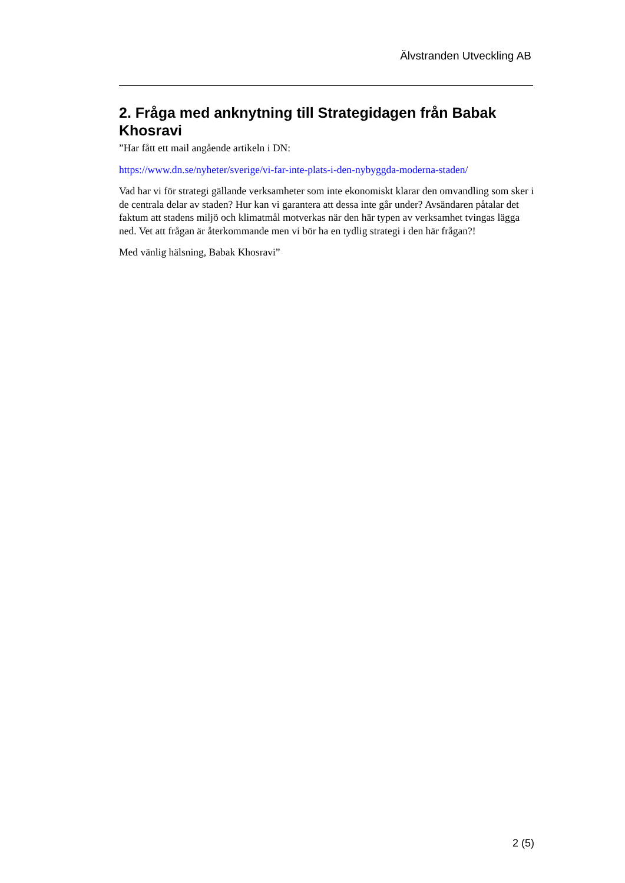Älvstranden Utveckling AB
2. Fråga med anknytning till Strategidagen från Babak Khosravi
”Har fått ett mail angående artikeln i DN:
https://www.dn.se/nyheter/sverige/vi-far-inte-plats-i-den-nybyggda-moderna-staden/
Vad har vi för strategi gällande verksamheter som inte ekonomiskt klarar den omvandling som sker i de centrala delar av staden? Hur kan vi garantera att dessa inte går under? Avsändaren påtalar det faktum att stadens miljö och klimatmål motverkas när den här typen av verksamhet tvingas lägga ned. Vet att frågan är återkommande men vi bör ha en tydlig strategi i den här frågan?!
Med vänlig hälsning, Babak Khosravi”
2 (5)